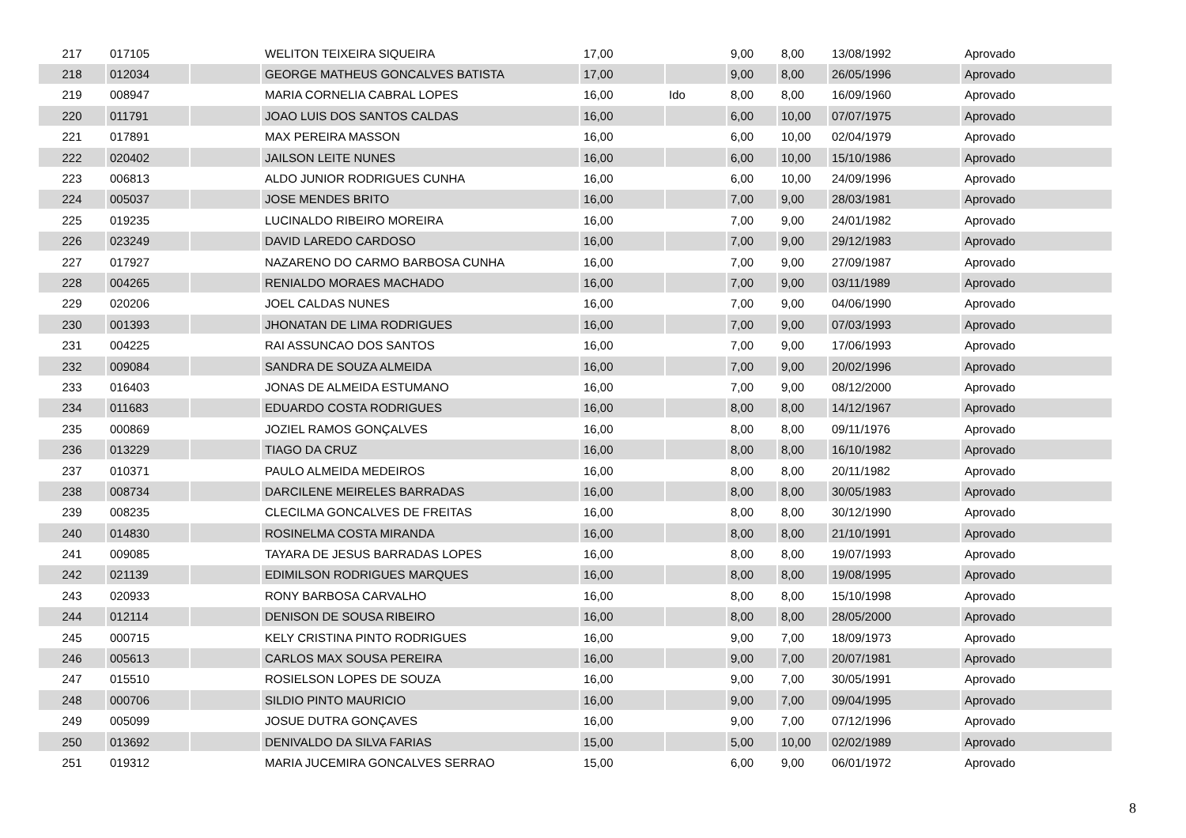| 217 | 017105 | | WELITON TEIXEIRA SIQUEIRA | 17,00 | | 9,00 | 8,00 | 13/08/1992 | Aprovado |
| 218 | 012034 | | GEORGE MATHEUS GONCALVES BATISTA | 17,00 | | 9,00 | 8,00 | 26/05/1996 | Aprovado |
| 219 | 008947 | | MARIA CORNELIA CABRAL LOPES | 16,00 | Ido | 8,00 | 8,00 | 16/09/1960 | Aprovado |
| 220 | 011791 | | JOAO LUIS DOS SANTOS CALDAS | 16,00 | | 6,00 | 10,00 | 07/07/1975 | Aprovado |
| 221 | 017891 | | MAX PEREIRA MASSON | 16,00 | | 6,00 | 10,00 | 02/04/1979 | Aprovado |
| 222 | 020402 | | JAILSON LEITE NUNES | 16,00 | | 6,00 | 10,00 | 15/10/1986 | Aprovado |
| 223 | 006813 | | ALDO JUNIOR RODRIGUES CUNHA | 16,00 | | 6,00 | 10,00 | 24/09/1996 | Aprovado |
| 224 | 005037 | | JOSE MENDES BRITO | 16,00 | | 7,00 | 9,00 | 28/03/1981 | Aprovado |
| 225 | 019235 | | LUCINALDO RIBEIRO MOREIRA | 16,00 | | 7,00 | 9,00 | 24/01/1982 | Aprovado |
| 226 | 023249 | | DAVID LAREDO CARDOSO | 16,00 | | 7,00 | 9,00 | 29/12/1983 | Aprovado |
| 227 | 017927 | | NAZARENO DO CARMO BARBOSA CUNHA | 16,00 | | 7,00 | 9,00 | 27/09/1987 | Aprovado |
| 228 | 004265 | | RENIALDO MORAES MACHADO | 16,00 | | 7,00 | 9,00 | 03/11/1989 | Aprovado |
| 229 | 020206 | | JOEL CALDAS NUNES | 16,00 | | 7,00 | 9,00 | 04/06/1990 | Aprovado |
| 230 | 001393 | | JHONATAN DE LIMA RODRIGUES | 16,00 | | 7,00 | 9,00 | 07/03/1993 | Aprovado |
| 231 | 004225 | | RAI ASSUNCAO DOS SANTOS | 16,00 | | 7,00 | 9,00 | 17/06/1993 | Aprovado |
| 232 | 009084 | | SANDRA DE SOUZA ALMEIDA | 16,00 | | 7,00 | 9,00 | 20/02/1996 | Aprovado |
| 233 | 016403 | | JONAS DE ALMEIDA ESTUMANO | 16,00 | | 7,00 | 9,00 | 08/12/2000 | Aprovado |
| 234 | 011683 | | EDUARDO COSTA RODRIGUES | 16,00 | | 8,00 | 8,00 | 14/12/1967 | Aprovado |
| 235 | 000869 | | JOZIEL RAMOS GONÇALVES | 16,00 | | 8,00 | 8,00 | 09/11/1976 | Aprovado |
| 236 | 013229 | | TIAGO DA CRUZ | 16,00 | | 8,00 | 8,00 | 16/10/1982 | Aprovado |
| 237 | 010371 | | PAULO ALMEIDA MEDEIROS | 16,00 | | 8,00 | 8,00 | 20/11/1982 | Aprovado |
| 238 | 008734 | | DARCILENE MEIRELES BARRADAS | 16,00 | | 8,00 | 8,00 | 30/05/1983 | Aprovado |
| 239 | 008235 | | CLECILMA GONCALVES DE FREITAS | 16,00 | | 8,00 | 8,00 | 30/12/1990 | Aprovado |
| 240 | 014830 | | ROSINELMA COSTA MIRANDA | 16,00 | | 8,00 | 8,00 | 21/10/1991 | Aprovado |
| 241 | 009085 | | TAYARA DE JESUS BARRADAS LOPES | 16,00 | | 8,00 | 8,00 | 19/07/1993 | Aprovado |
| 242 | 021139 | | EDIMILSON RODRIGUES MARQUES | 16,00 | | 8,00 | 8,00 | 19/08/1995 | Aprovado |
| 243 | 020933 | | RONY BARBOSA CARVALHO | 16,00 | | 8,00 | 8,00 | 15/10/1998 | Aprovado |
| 244 | 012114 | | DENISON DE SOUSA RIBEIRO | 16,00 | | 8,00 | 8,00 | 28/05/2000 | Aprovado |
| 245 | 000715 | | KELY CRISTINA PINTO RODRIGUES | 16,00 | | 9,00 | 7,00 | 18/09/1973 | Aprovado |
| 246 | 005613 | | CARLOS MAX SOUSA PEREIRA | 16,00 | | 9,00 | 7,00 | 20/07/1981 | Aprovado |
| 247 | 015510 | | ROSIELSON LOPES DE SOUZA | 16,00 | | 9,00 | 7,00 | 30/05/1991 | Aprovado |
| 248 | 000706 | | SILDIO PINTO MAURICIO | 16,00 | | 9,00 | 7,00 | 09/04/1995 | Aprovado |
| 249 | 005099 | | JOSUE DUTRA GONÇAVES | 16,00 | | 9,00 | 7,00 | 07/12/1996 | Aprovado |
| 250 | 013692 | | DENIVALDO DA SILVA FARIAS | 15,00 | | 5,00 | 10,00 | 02/02/1989 | Aprovado |
| 251 | 019312 | | MARIA JUCEMIRA GONCALVES SERRAO | 15,00 | | 6,00 | 9,00 | 06/01/1972 | Aprovado |
8